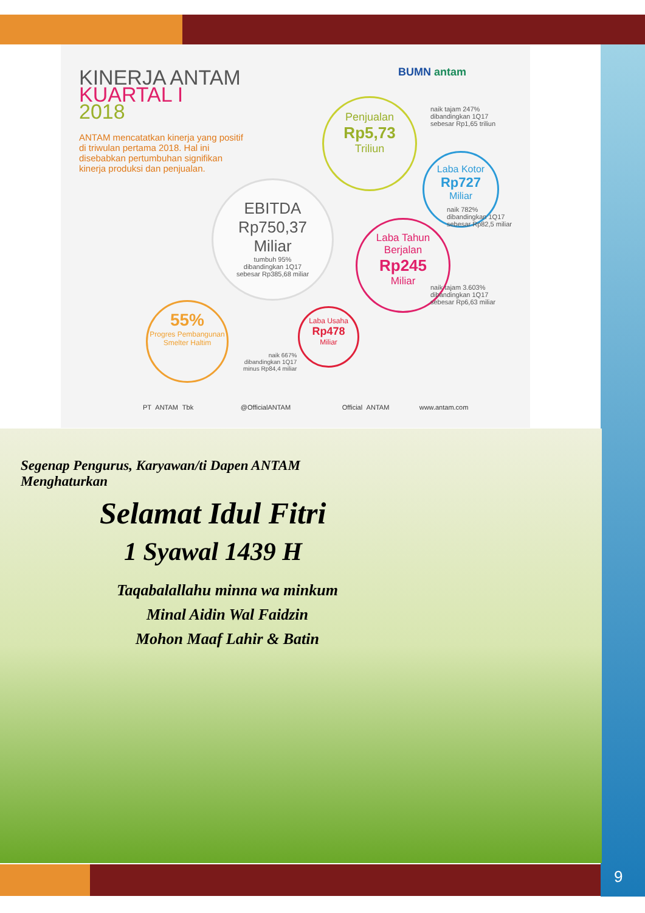KINERJA ANTAM
KUARTAL I
2018
ANTAM mencatatkan kinerja yang positif di triwulan pertama 2018. Hal ini disebabkan pertumbuhan signifikan kinerja produksi dan penjualan.
BUMN antam
Penjualan
Rp5,73
Triliun
naik tajam 247%
dibandingkan 1Q17
sebesar Rp1,65 triliun
Laba Kotor
Rp727
Miliar
naik 782%
dibandingkan 1Q17
sebesar Rp82,5 miliar
EBITDA
Rp750,37
Miliar
tumbuh 95%
dibandingkan 1Q17
sebesar Rp385,68 miliar
Laba Tahun Berjalan
Rp245
Miliar
naik tajam 3.603%
dibandingkan 1Q17
sebesar Rp6,63 miliar
55%
Progres Pembangunan Smelter Haltim
Laba Usaha
Rp478
Miliar
naik 667%
dibandingkan 1Q17
minus Rp84,4 miliar
PT ANTAM Tbk @OfficialANTAM Official ANTAM www.antam.com
Segenap Pengurus, Karyawan/ti Dapen ANTAM
Menghaturkan
Selamat Idul Fitri
1 Syawal 1439 H
Taqabalallahu minna wa minkum
Minal Aidin Wal Faidzin
Mohon Maaf Lahir & Batin
9